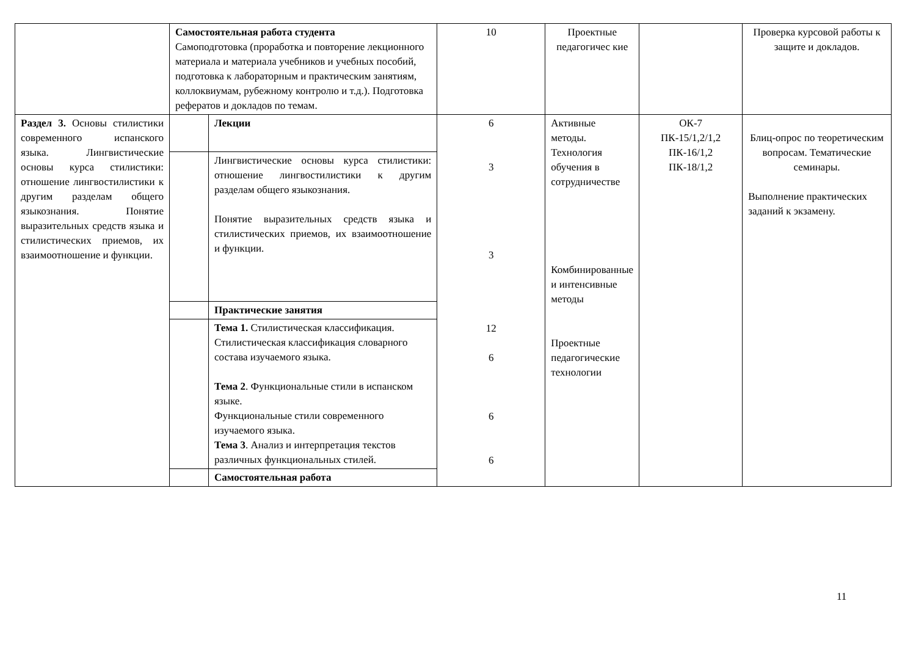| | Самостоятельная работа студента Самоподготовка (проработка и повторение лекционного материала и материала учебников и учебных пособий, подготовка к лабораторным и практическим занятиям, коллоквиумам, рубежному контролю и т.д.). Подготовка рефератов и докладов по темам. | | 10 | Проектные педагогичес кие | | Проверка курсовой работы к защите и докладов. |
| Раздел 3. Основы стилистики современного испанского языка. Лингвистические основы курса стилистики: отношение лингвостилистики к другим разделам общего языкознания. Понятие выразительных средств языка и стилистических приемов, их взаимоотношение и функции. | | Лекции | 6 3 3 12 6 6 6 | Активные методы. Технология обучения в сотрудничестве Комбинированные и интенсивные методы Проектные педагогические технологии | ОК-7 ПК-15/1,2/1,2 ПК-16/1,2 ПК-18/1,2 | Блиц-опрос по теоретическим вопросам. Тематические семинары. Выполнение практических заданий к экзамену. |
| | | Лингвистические основы курса стилистики: отношение лингвостилистики к другим разделам общего языкознания. Понятие выразительных средств языка и стилистических приемов, их взаимоотношение и функции. | | | | |
| | | Практические занятия | | | | |
| | | Тема 1. Стилистическая классификация. Стилистическая классификация словарного состава изучаемого языка. Тема 2 . Функциональные стили в испанском языке. Функциональные стили современного изучаемого языка. Тема 3 . Анализ и интерпретация текстов различных функциональных стилей. | | | | |
| | | Самостоятельная работа | | | | |
11